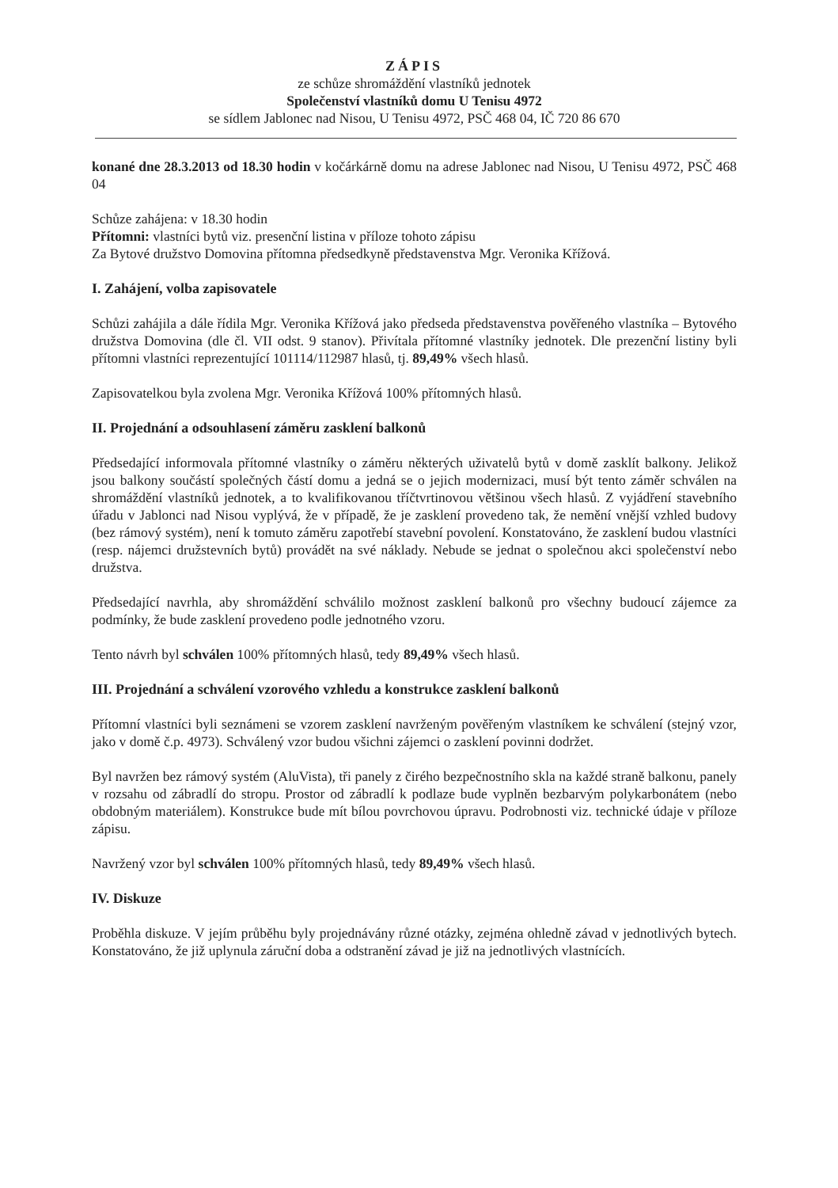ZÁPIS
ze schůze shromáždění vlastníků jednotek
Společenství vlastníků domu U Tenisu 4972
se sídlem Jablonec nad Nisou, U Tenisu 4972, PSČ 468 04, IČ 720 86 670
konané dne 28.3.2013 od 18.30 hodin v kočárkárně domu na adrese Jablonec nad Nisou, U Tenisu 4972, PSČ 468 04
Schůze zahájena: v 18.30 hodin
Přítomni: vlastníci bytů viz. presenční listina v příloze tohoto zápisu
Za Bytové družstvo Domovina přítomna předsedkyně představenstva Mgr. Veronika Křížová.
I. Zahájení, volba zapisovatele
Schůzi zahájila a dále řídila Mgr. Veronika Křížová jako předseda představenstva pověřeného vlastníka – Bytového družstva Domovina (dle čl. VII odst. 9 stanov). Přivítala přítomné vlastníky jednotek. Dle prezenční listiny byli přítomni vlastníci reprezentující 101114/112987 hlasů, tj. 89,49% všech hlasů.
Zapisovatelkou byla zvolena Mgr. Veronika Křížová 100% přítomných hlasů.
II. Projednání a odsouhlasení záměru zasklení balkonů
Předsedající informovala přítomné vlastníky o záměru některých uživatelů bytů v domě zasklít balkony. Jelikož jsou balkony součástí společných částí domu a jedná se o jejich modernizaci, musí být tento záměr schválen na shromáždění vlastníků jednotek, a to kvalifikovanou tříčtvrtinovou většinou všech hlasů. Z vyjádření stavebního úřadu v Jablonci nad Nisou vyplývá, že v případě, že je zasklení provedeno tak, že nemění vnější vzhled budovy (bez rámový systém), není k tomuto záměru zapotřebí stavební povolení. Konstatováno, že zasklení budou vlastníci (resp. nájemci družstevních bytů) provádět na své náklady. Nebude se jednat o společnou akci společenství nebo družstva.
Předsedající navrhla, aby shromáždění schválilo možnost zasklení balkonů pro všechny budoucí zájemce za podmínky, že bude zasklení provedeno podle jednotného vzoru.
Tento návrh byl schválen 100% přítomných hlasů, tedy 89,49% všech hlasů.
III. Projednání a schválení vzorového vzhledu a konstrukce zasklení balkonů
Přítomní vlastníci byli seznámeni se vzorem zasklení navrženým pověřeným vlastníkem ke schválení (stejný vzor, jako v domě č.p. 4973). Schválený vzor budou všichni zájemci o zasklení povinni dodržet.
Byl navržen bez rámový systém (AluVista), tři panely z čirého bezpečnostního skla na každé straně balkonu, panely v rozsahu od zábradlí do stropu. Prostor od zábradlí k podlaze bude vyplněn bezbarvým polykarbonátem (nebo obdobným materiálem). Konstrukce bude mít bílou povrchovou úpravu. Podrobnosti viz. technické údaje v příloze zápisu.
Navržený vzor byl schválen 100% přítomných hlasů, tedy 89,49% všech hlasů.
IV. Diskuze
Proběhla diskuze. V jejím průběhu byly projednávány různé otázky, zejména ohledně závad v jednotlivých bytech. Konstatováno, že již uplynula záruční doba a odstranění závad je již na jednotlivých vlastnících.